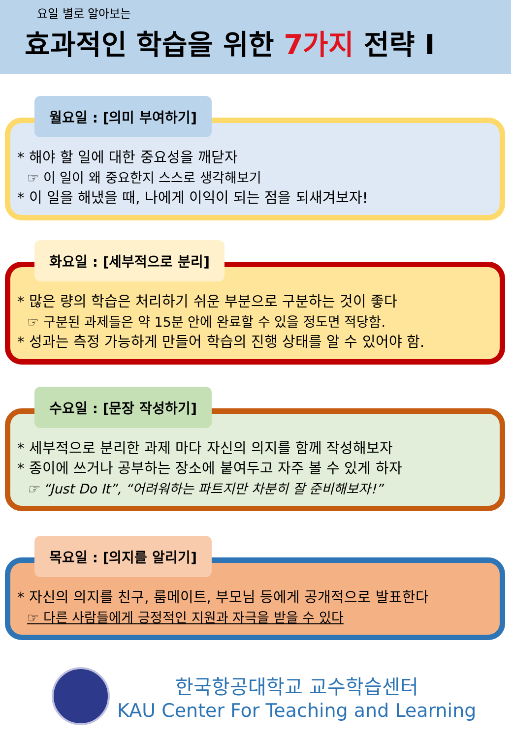요일 별로 알아보는
효과적인 학습을 위한 7가지 전략 I
월요일 : [의미 부여하기]
* 해야 할 일에 대한 중요성을 깨닫자
☞ 이 일이 왜 중요한지 스스로 생각해보기
* 이 일을 해냈을 때, 나에게 이익이 되는 점을 되새겨보자!
화요일 : [세부적으로 분리]
* 많은 량의 학습은 처리하기 쉬운 부분으로 구분하는 것이 좋다
☞ 구분된 과제들은 약 15분 안에 완료할 수 있을 정도면 적당함.
* 성과는 측정 가능하게 만들어 학습의 진행 상태를 알 수 있어야 함.
수요일 : [문장 작성하기]
* 세부적으로 분리한 과제 마다 자신의 의지를 함께 작성해보자
* 종이에 쓰거나 공부하는 장소에 붙여두고 자주 볼 수 있게 하자
☞ “Just Do It”, “어려워하는 파트지만 차분히 잘 준비해보자!”
목요일 : [의지를 알리기]
* 자신의 의지를 친구, 룸메이트, 부모님 등에게 공개적으로 발표한다
☞ 다른 사람들에게 긍정적인 지원과 자극을 받을 수 있다
한국항공대학교 교수학습센터
KAU Center For Teaching and Learning